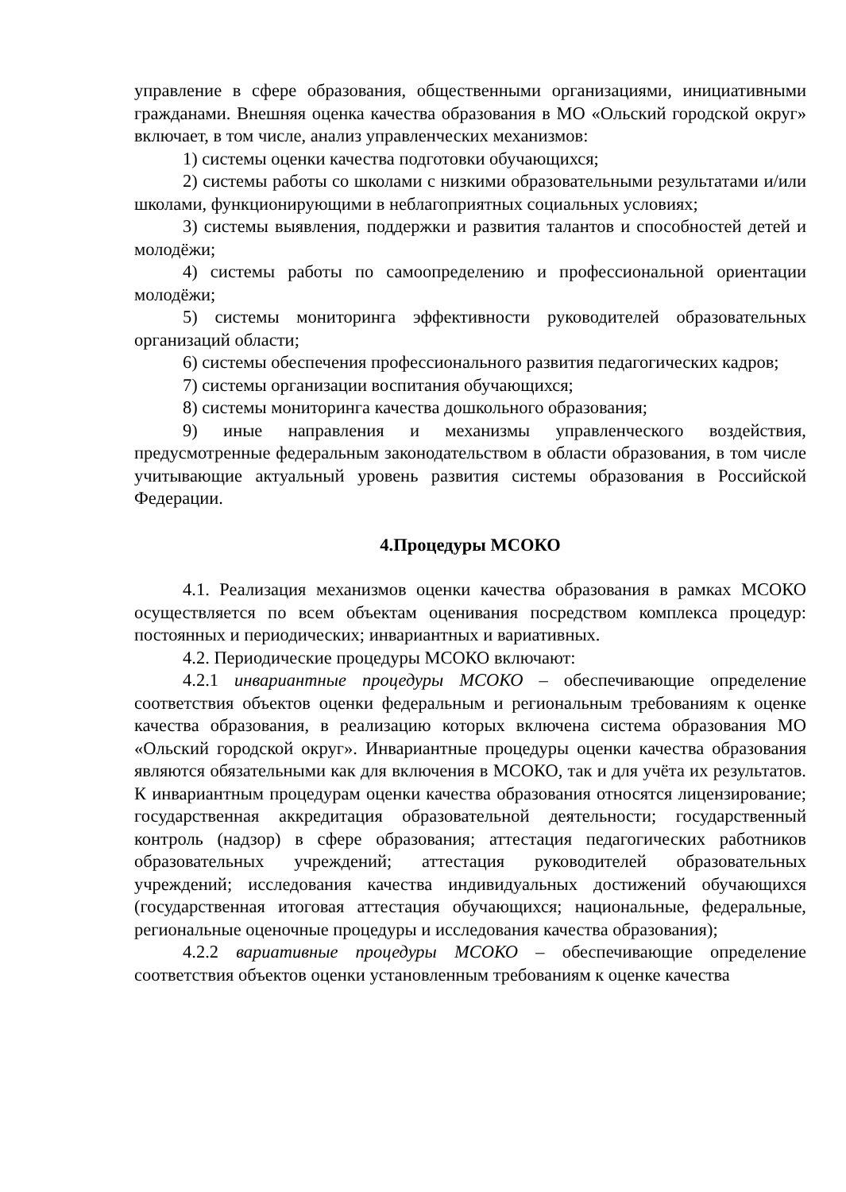управление в сфере образования, общественными организациями, инициативными гражданами. Внешняя оценка качества образования в МО «Ольский городской округ» включает, в том числе, анализ управленческих механизмов:
1) системы оценки качества подготовки обучающихся;
2) системы работы со школами с низкими образовательными результатами и/или школами, функционирующими в неблагоприятных социальных условиях;
3) системы выявления, поддержки и развития талантов и способностей детей и молодёжи;
4) системы работы по самоопределению и профессиональной ориентации молодёжи;
5) системы мониторинга эффективности руководителей образовательных организаций области;
6) системы обеспечения профессионального развития педагогических кадров;
7) системы организации воспитания обучающихся;
8) системы мониторинга качества дошкольного образования;
9) иные направления и механизмы управленческого воздействия, предусмотренные федеральным законодательством в области образования, в том числе учитывающие актуальный уровень развития системы образования в Российской Федерации.
4.Процедуры МСОКО
4.1. Реализация механизмов оценки качества образования в рамках МСОКО осуществляется по всем объектам оценивания посредством комплекса процедур: постоянных и периодических; инвариантных и вариативных.
4.2. Периодические процедуры МСОКО включают:
4.2.1 инвариантные процедуры МСОКО – обеспечивающие определение соответствия объектов оценки федеральным и региональным требованиям к оценке качества образования, в реализацию которых включена система образования МО «Ольский городской округ». Инвариантные процедуры оценки качества образования являются обязательными как для включения в МСОКО, так и для учёта их результатов. К инвариантным процедурам оценки качества образования относятся лицензирование; государственная аккредитация образовательной деятельности; государственный контроль (надзор) в сфере образования; аттестация педагогических работников образовательных учреждений; аттестация руководителей образовательных учреждений; исследования качества индивидуальных достижений обучающихся (государственная итоговая аттестация обучающихся; национальные, федеральные, региональные оценочные процедуры и исследования качества образования);
4.2.2 вариативные процедуры МСОКО – обеспечивающие определение соответствия объектов оценки установленным требованиям к оценке качества